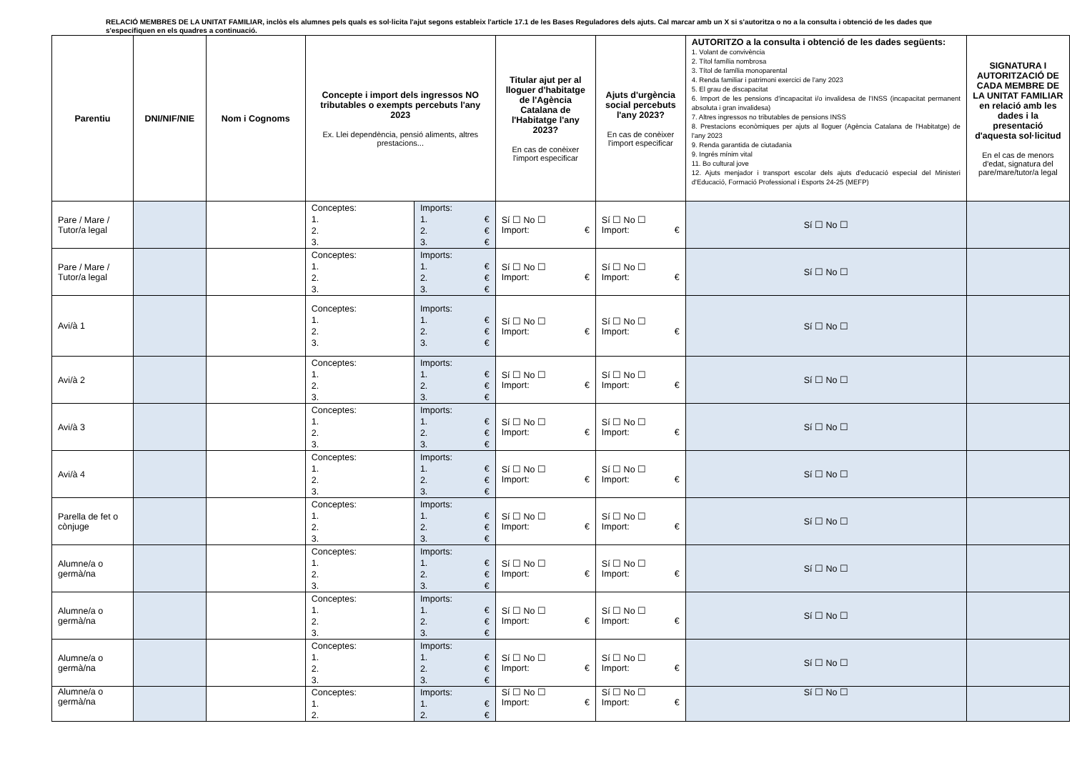RELACIÓ MEMBRES DE LA UNITAT FAMILIAR, inclòs els alumnes pels quals es sol·licita l'ajut segons estableix l'article 17.1 de les Bases Reguladores dels ajuts. Cal marcar amb un X si s'autoritza o no a la consulta i obtenció de les dades que s'especifiquen en els quadres a continuació.
| Parentiu | DNI/NIF/NIE | Nom i Cognoms | Concepte i import dels ingressos NO tributables o exempts percebuts l'any 2023 Ex. Llei dependència, pensió aliments, altres prestacions... | | Titular ajut per al lloguer d'habitatge de l'Agència Catalana de l'Habitatge l'any 2023? En cas de conèixer l'import especificar | Ajuts d'urgència social percebuts l'any 2023? En cas de conèixer l'import especificar | AUTORITZO a la consulta i obtenció de les dades següents: 1. Volant de convivència 2. Títol família nombrosa 3. Títol de família monoparental 4. Renda familiar i patrimoni exercici de l'any 2023 5. El grau de discapacitat 6. Import de les pensions d'incapacitat i/o invalidesa de l'INSS (incapacitat permanent absoluta i gran invalidesa) 7. Altres ingressos no tributables de pensions INSS 8. Prestacions econòmiques per ajuts al lloguer (Agència Catalana de l'Habitatge) de l'any 2023 9. Renda garantida de ciutadania 9. Ingrés mínim vital 11. Bo cultural jove 12. Ajuts menjador i transport escolar dels ajuts d'educació especial del Ministeri d'Educació, Formació Professional i Esports 24-25 (MEFP) | SIGNATURA I AUTORITZACIÓ DE CADA MEMBRE DE LA UNITAT FAMILIAR en relació amb les dades i la presentació d'aquesta sol·licitud En el cas de menors d'edat, signatura del pare/mare/tutor/a legal |
| --- | --- | --- | --- | --- | --- | --- | --- | --- |
| Pare / Mare / Tutor/a legal | | | Conceptes: 1. 2. 3. | Imports: 1. € 2. € 3. € | Sí ☐ No ☐ Import: € | Sí ☐ No ☐ Import: € | Sí ☐ No ☐ | |
| Pare / Mare / Tutor/a legal | | | Conceptes: 1. 2. 3. | Imports: 1. € 2. € 3. € | Sí ☐ No ☐ Import: € | Sí ☐ No ☐ Import: € | Sí ☐ No ☐ | |
| Avi/à 1 | | | Conceptes: 1. 2. 3. | Imports: 1. € 2. € 3. € | Sí ☐ No ☐ Import: € | Sí ☐ No ☐ Import: € | Sí ☐ No ☐ | |
| Avi/à 2 | | | Conceptes: 1. 2. 3. | Imports: 1. € 2. € 3. € | Sí ☐ No ☐ Import: € | Sí ☐ No ☐ Import: € | Sí ☐ No ☐ | |
| Avi/à 3 | | | Conceptes: 1. 2. 3. | Imports: 1. € 2. € 3. € | Sí ☐ No ☐ Import: € | Sí ☐ No ☐ Import: € | Sí ☐ No ☐ | |
| Avi/à 4 | | | Conceptes: 1. 2. 3. | Imports: 1. € 2. € 3. € | Sí ☐ No ☐ Import: € | Sí ☐ No ☐ Import: € | Sí ☐ No ☐ | |
| Parella de fet o cònjuge | | | Conceptes: 1. 2. 3. | Imports: 1. € 2. € 3. € | Sí ☐ No ☐ Import: € | Sí ☐ No ☐ Import: € | Sí ☐ No ☐ | |
| Alumne/a o germà/na | | | Conceptes: 1. 2. 3. | Imports: 1. € 2. € 3. € | Sí ☐ No ☐ Import: € | Sí ☐ No ☐ Import: € | Sí ☐ No ☐ | |
| Alumne/a o germà/na | | | Conceptes: 1. 2. 3. | Imports: 1. € 2. € 3. € | Sí ☐ No ☐ Import: € | Sí ☐ No ☐ Import: € | Sí ☐ No ☐ | |
| Alumne/a o germà/na | | | Conceptes: 1. 2. 3. | Imports: 1. € 2. € 3. € | Sí ☐ No ☐ Import: € | Sí ☐ No ☐ Import: € | Sí ☐ No ☐ | |
| Alumne/a o germà/na | | | Conceptes: 1. 2. | Imports: 1. € 2. € | Sí ☐ No ☐ Import: € | Sí ☐ No ☐ Import: € | Sí ☐ No ☐ | |